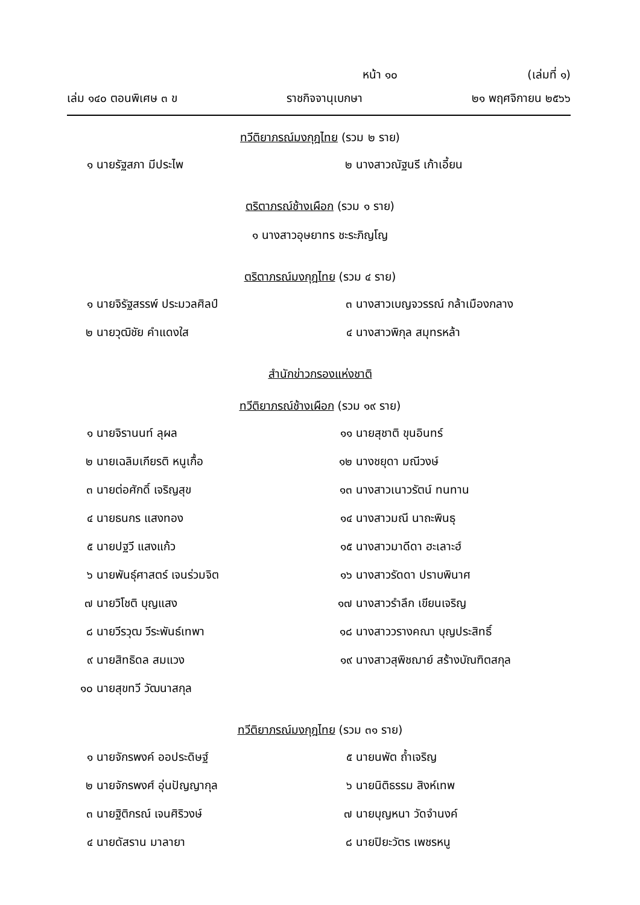หน้า ๑๐ (เล่มที่ ๑)
เล่ม ๑๔๐ ตอนพิเศษ ๓ ข ราชกิจจานุเบกษา ๒๑ พฤศจิกายน ๒๕๖๖
ทวีติยาภรณ์มงกุฎไทย (รวม ๒ ราย)
๑ นายรัฐสภา มีประไพ
๒ นางสาวณัฐนรี เก้าเอี้ยน
ตริตาภรณ์ช้างเผือก (รวม ๑ ราย)
๑ นางสาวอุษยาทร ชะระภิญโญ
ตริตาภรณ์มงกุฎไทย (รวม ๔ ราย)
๑ นายจิรัฐสรรพ์ ประมวลศิลป์
๓ นางสาวเบญจวรรณ์ กล้าเมืองกลาง
๒ นายวุฒิชัย คำแดงใส
๔ นางสาวพิกุล สมุทรหล้า
สำนักข่าวกรองแห่งชาติ
ทวีติยาภรณ์ช้างเผือก (รวม ๑๙ ราย)
๑ นายจิรานนท์ ลุผล
๑๑ นายสุชาติ ขุนอินทร์
๒ นายเฉลิมเกียรติ หนูเกื้อ
๑๒ นางชยุดา มณีวงษ์
๓ นายต่อศักดิ์ เจริญสุข
๑๓ นางสาวเนาวรัตน์ ทนทาน
๔ นายธนกร แสงทอง
๑๔ นางสาวมณี นาถะพินธุ
๕ นายปฐวี แสงแก้ว
๑๕ นางสาวมาดีดา ฮะเลาะฮ์
๖ นายพันธุ์ศาสตร์ เจนร่วมจิต
๑๖ นางสาวรัดดา ปราบพินาศ
๗ นายวิโชติ บุญแสง
๑๗ นางสาวรำลึก เขียนเจริญ
๘ นายวีรวุฒ วีระพันธ์เทพา
๑๘ นางสาววรางคณา บุญประสิทธิ์
๙ นายสิทธิดล สมแวง
๑๙ นางสาวสุพิชฌาย์ สร้างบัณฑิตสกุล
๑๐ นายสุขทวี วัฒนาสกุล
ทวีติยาภรณ์มงกุฎไทย (รวม ๓๑ ราย)
๑ นายจักรพงค์ ออประดิษฐ์
๕ นายนพัต ถ้ำเจริญ
๒ นายจักรพงศ์ อุ่นปัญญากุล
๖ นายนิติธรรม สิงห์เทพ
๓ นายฐิติกรณ์ เจนศิริวงษ์
๗ นายบุญหนา วัดจำนงค์
๔ นายดัสราน มาลายา
๘ นายปิยะวัตร เพชรหนู